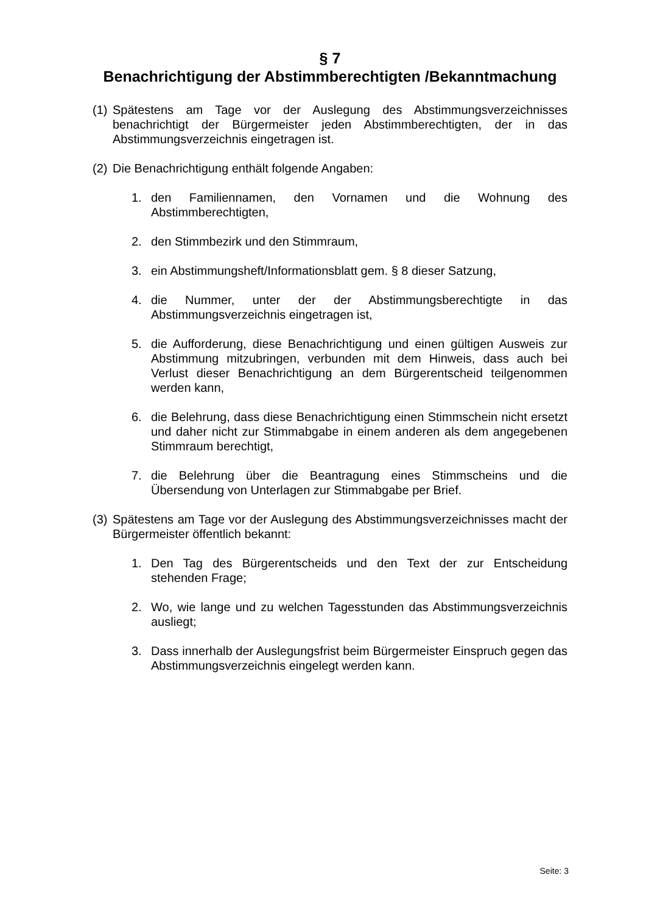§ 7
Benachrichtigung der Abstimmberechtigten /Bekanntmachung
(1) Spätestens am Tage vor der Auslegung des Abstimmungsverzeichnisses benachrichtigt der Bürgermeister jeden Abstimmberechtigten, der in das Abstimmungsverzeichnis eingetragen ist.
(2) Die Benachrichtigung enthält folgende Angaben:
1. den Familiennamen, den Vornamen und die Wohnung des Abstimmberechtigten,
2. den Stimmbezirk und den Stimmraum,
3. ein Abstimmungsheft/Informationsblatt gem. § 8 dieser Satzung,
4. die Nummer, unter der der Abstimmungsberechtigte in das Abstimmungsverzeichnis eingetragen ist,
5. die Aufforderung, diese Benachrichtigung und einen gültigen Ausweis zur Abstimmung mitzubringen, verbunden mit dem Hinweis, dass auch bei Verlust dieser Benachrichtigung an dem Bürgerentscheid teilgenommen werden kann,
6. die Belehrung, dass diese Benachrichtigung einen Stimmschein nicht ersetzt und daher nicht zur Stimmabgabe in einem anderen als dem angegebenen Stimmraum berechtigt,
7. die Belehrung über die Beantragung eines Stimmscheins und die Übersendung von Unterlagen zur Stimmabgabe per Brief.
(3) Spätestens am Tage vor der Auslegung des Abstimmungsverzeichnisses macht der Bürgermeister öffentlich bekannt:
1. Den Tag des Bürgerentscheids und den Text der zur Entscheidung stehenden Frage;
2. Wo, wie lange und zu welchen Tagesstunden das Abstimmungsverzeichnis ausliegt;
3. Dass innerhalb der Auslegungsfrist beim Bürgermeister Einspruch gegen das Abstimmungsverzeichnis eingelegt werden kann.
Seite: 3